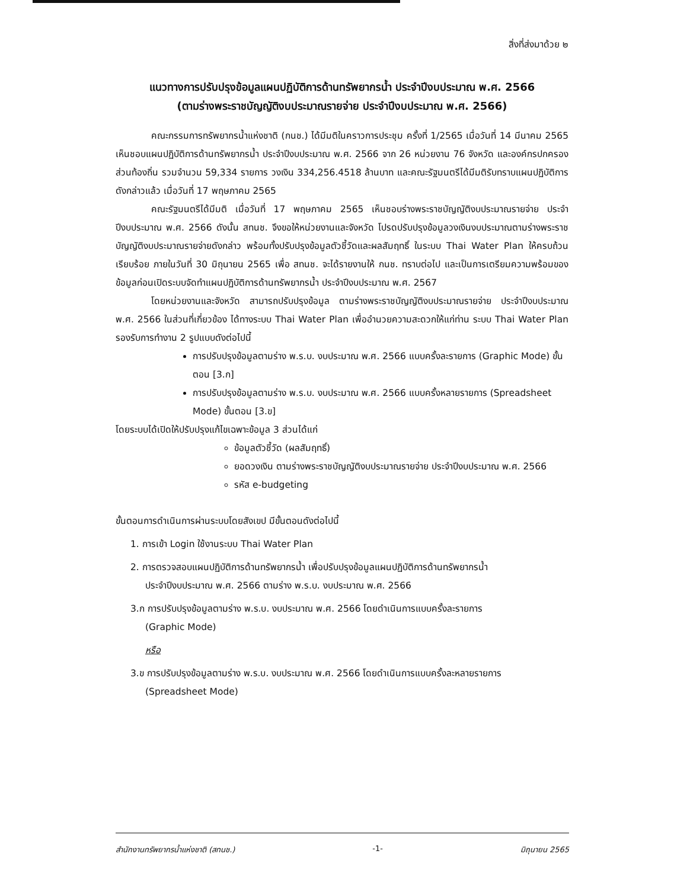สิ่งที่ส่งมาด้วย ๒
แนวทางการปรับปรุงข้อมูลแผนปฏิบัติการด้านทรัพยากรน้ำ ประจำปีงบประมาณ พ.ศ. 2566
(ตามร่างพระราชบัญญัติงบประมาณรายจ่าย ประจำปีงบประมาณ พ.ศ. 2566)
คณะกรรมการทรัพยากรน้ำแห่งชาติ (กนช.) ได้มีมติในคราวการประชุม ครั้งที่ 1/2565 เมื่อวันที่ 14 มีนาคม 2565 เห็นชอบแผนปฏิบัติการด้านทรัพยากรน้ำ ประจำปีงบประมาณ พ.ศ. 2566 จาก 26 หน่วยงาน 76 จังหวัด และองค์กรปกครองส่วนท้องถิ่น รวมจำนวน 59,334 รายการ วงเงิน 334,256.4518 ล้านบาท และคณะรัฐมนตรีได้มีมติรับทราบแผนปฏิบัติการดังกล่าวแล้ว เมื่อวันที่ 17 พฤษภาคม 2565
คณะรัฐมนตรีได้มีมติ เมื่อวันที่ 17 พฤษภาคม 2565 เห็นชอบร่างพระราชบัญญัติงบประมาณรายจ่าย ประจำปีงบประมาณ พ.ศ. 2566 ดังนั้น สทนช. จึงขอให้หน่วยงานและจังหวัด โปรดปรับปรุงข้อมูลวงเงินงบประมาณตามร่างพระราชบัญญัติงบประมาณรายจ่ายดังกล่าว พร้อมทั้งปรับปรุงข้อมูลตัวชี้วัดและผลสัมฤทธิ์ ในระบบ Thai Water Plan ให้ครบถ้วนเรียบร้อย ภายในวันที่ 30 มิถุนายน 2565 เพื่อ สทนช. จะได้รายงานให้ กนช. ทราบต่อไป และเป็นการเตรียมความพร้อมของข้อมูลก่อนเปิดระบบจัดทำแผนปฏิบัติการด้านทรัพยากรน้ำ ประจำปีงบประมาณ พ.ศ. 2567
โดยหน่วยงานและจังหวัด สามารถปรับปรุงข้อมูล ตามร่างพระราชบัญญัติงบประมาณรายจ่าย ประจำปีงบประมาณ พ.ศ. 2566 ในส่วนที่เกี่ยวข้อง ได้ทางระบบ Thai Water Plan เพื่ออำนวยความสะดวกให้แก่ท่าน ระบบ Thai Water Plan รองรับการทำงาน 2 รูปแบบดังต่อไปนี้
การปรับปรุงข้อมูลตามร่าง พ.ร.บ. งบประมาณ พ.ศ. 2566 แบบครั้งละรายการ (Graphic Mode) ขั้นตอน [3.ก]
การปรับปรุงข้อมูลตามร่าง พ.ร.บ. งบประมาณ พ.ศ. 2566 แบบครั้งหลายรายการ (Spreadsheet Mode) ขั้นตอน [3.ข]
โดยระบบได้เปิดให้ปรับปรุงแก้ไขเฉพาะข้อมูล 3 ส่วนได้แก่
ข้อมูลตัวชี้วัด (ผลสัมฤทธิ์)
ยอดวงเงิน ตามร่างพระราชบัญญัติงบประมาณรายจ่าย ประจำปีงบประมาณ พ.ศ. 2566
รหัส e-budgeting
ขั้นตอนการดำเนินการผ่านระบบโดยสังเขป มีขั้นตอนดังต่อไปนี้
1. การเข้า Login ใช้งานระบบ Thai Water Plan
2. การตรวจสอบแผนปฏิบัติการด้านทรัพยากรน้ำ เพื่อปรับปรุงข้อมูลแผนปฏิบัติการด้านทรัพยากรน้ำ
ประจำปีงบประมาณ พ.ศ. 2566 ตามร่าง พ.ร.บ. งบประมาณ พ.ศ. 2566
3.ก การปรับปรุงข้อมูลตามร่าง พ.ร.บ. งบประมาณ พ.ศ. 2566 โดยดำเนินการแบบครั้งละรายการ
(Graphic Mode)
หรือ
3.ข การปรับปรุงข้อมูลตามร่าง พ.ร.บ. งบประมาณ พ.ศ. 2566 โดยดำเนินการแบบครั้งละหลายรายการ
(Spreadsheet Mode)
สำนักงานทรัพยากรน้ำแห่งชาติ (สทนช.) -1- มิถุนายน 2565